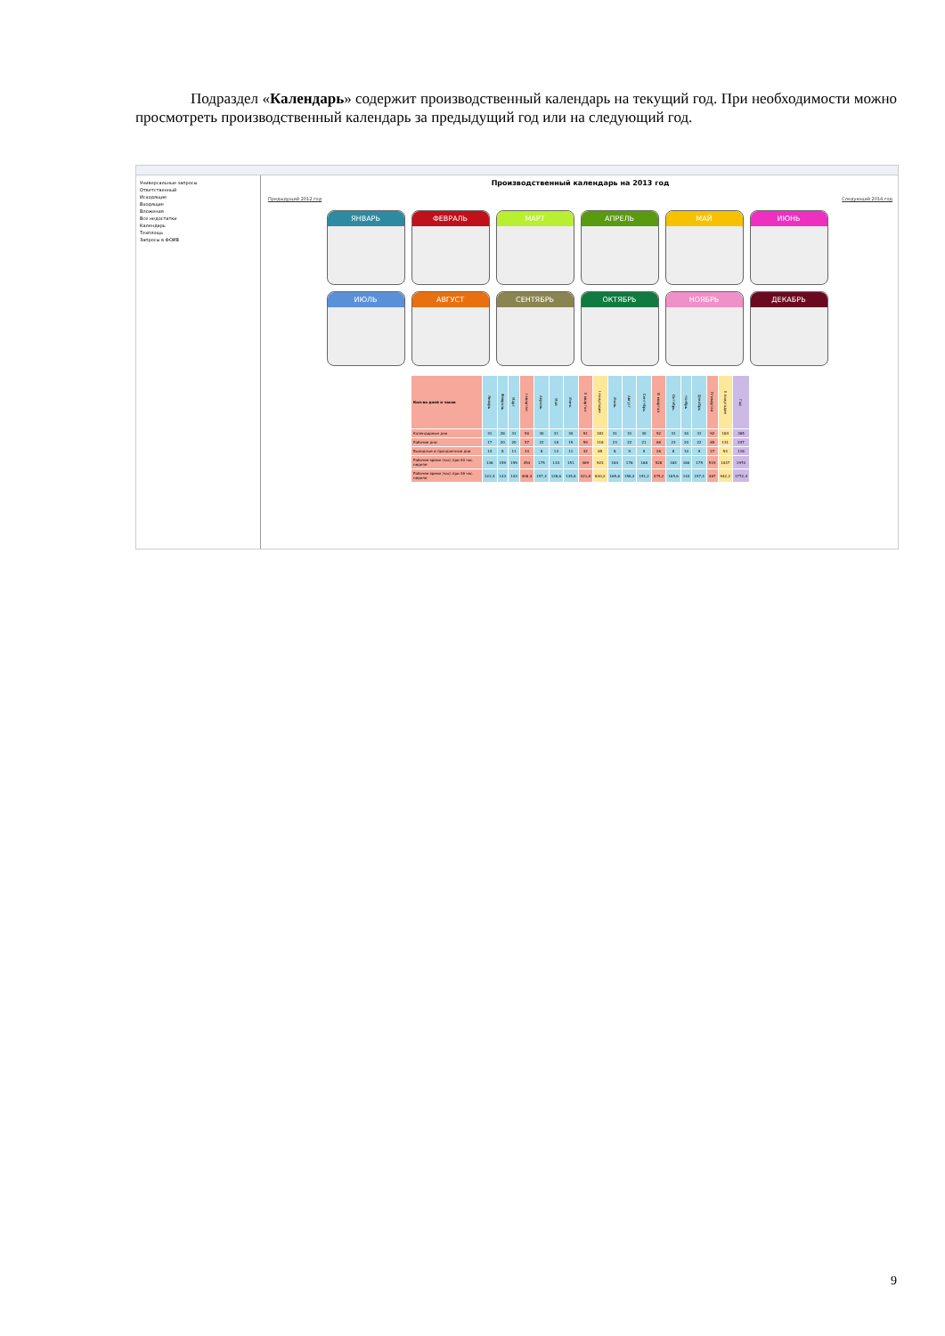Подраздел «Календарь» содержит производственный календарь на текущий год. При необходимости можно просмотреть производственный календарь за предыдущий год или на следующий год.
Универсальные запросы
Ответственный
Исходящие
Входящие
Вложения
Все недостатки
Календарь
Техплощь
Запросы в ФОИВ
Производственный календарь на 2013 год
Предыдущий 2012 год Следующий 2014 год
ЯНВАРЬ
ФЕВРАЛЬ
МАРТ
АПРЕЛЬ
МАЙ
ИЮНЬ
ИЮЛЬ
АВГУСТ
СЕНТЯБРЬ
ОКТЯБРЬ
НОЯБРЬ
ДЕКАБРЬ
| Кол-во дней и часов | Январь | Февраль | Март | I квартал | Апрель | Май | Июнь | II квартал | I полугодие | Июль | Август | Сентябрь | III квартал | Октябрь | Ноябрь | Декабрь | IV квартал | II полугодие | Год |
| --- | --- | --- | --- | --- | --- | --- | --- | --- | --- | --- | --- | --- | --- | --- | --- | --- | --- | --- | --- |
| Календарные дни | 31 | 28 | 31 | 90 | 30 | 31 | 30 | 91 | 181 | 31 | 31 | 30 | 92 | 31 | 30 | 31 | 92 | 184 | 365 |
| Рабочие дни | 17 | 20 | 20 | 57 | 22 | 18 | 19 | 59 | 116 | 23 | 22 | 21 | 66 | 23 | 20 | 22 | 65 | 131 | 247 |
| Выходные и праздничные дни | 14 | 8 | 11 | 33 | 8 | 13 | 11 | 32 | 65 | 8 | 9 | 9 | 26 | 8 | 10 | 9 | 27 | 53 | 118 |
| Рабочее время (час) при 40 час. неделе | 136 | 159 | 159 | 454 | 175 | 143 | 151 | 469 | 923 | 184 | 176 | 168 | 528 | 184 | 160 | 175 | 519 | 1047 | 1970 |
| Рабочее время (час) при 36 час. неделе | 122,4 | 143 | 143 | 408,4 | 157,4 | 128,6 | 135,8 | 421,8 | 830,2 | 165,6 | 158,4 | 151,2 | 475,2 | 165,6 | 144 | 157,4 | 467 | 942,2 | 1772,4 |
9